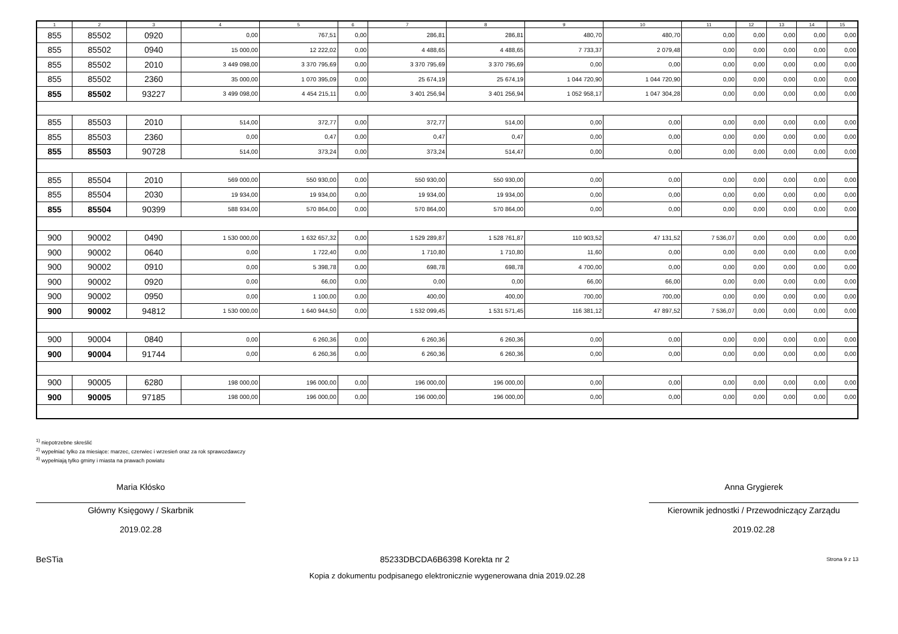| 1 | 2 | 3 | 4 | 5 | 6 | 7 | 8 | 9 | 10 | 11 | 12 | 13 | 14 | 15 |
| --- | --- | --- | --- | --- | --- | --- | --- | --- | --- | --- | --- | --- | --- | --- |
| 855 | 85502 | 0920 | 0,00 | 767,51 | 0,00 | 286,81 | 286,81 | 480,70 | 480,70 | 0,00 | 0,00 | 0,00 | 0,00 | 0,00 |
| 855 | 85502 | 0940 | 15 000,00 | 12 222,02 | 0,00 | 4 488,65 | 4 488,65 | 7 733,37 | 2 079,48 | 0,00 | 0,00 | 0,00 | 0,00 | 0,00 |
| 855 | 85502 | 2010 | 3 449 098,00 | 3 370 795,69 | 0,00 | 3 370 795,69 | 3 370 795,69 | 0,00 | 0,00 | 0,00 | 0,00 | 0,00 | 0,00 | 0,00 |
| 855 | 85502 | 2360 | 35 000,00 | 1 070 395,09 | 0,00 | 25 674,19 | 25 674,19 | 1 044 720,90 | 1 044 720,90 | 0,00 | 0,00 | 0,00 | 0,00 | 0,00 |
| 855 | 85502 | 93227 | 3 499 098,00 | 4 454 215,11 | 0,00 | 3 401 256,94 | 3 401 256,94 | 1 052 958,17 | 1 047 304,28 | 0,00 | 0,00 | 0,00 | 0,00 | 0,00 |
| 855 | 85503 | 2010 | 514,00 | 372,77 | 0,00 | 372,77 | 514,00 | 0,00 | 0,00 | 0,00 | 0,00 | 0,00 | 0,00 | 0,00 |
| 855 | 85503 | 2360 | 0,00 | 0,47 | 0,00 | 0,47 | 0,47 | 0,00 | 0,00 | 0,00 | 0,00 | 0,00 | 0,00 | 0,00 |
| 855 | 85503 | 90728 | 514,00 | 373,24 | 0,00 | 373,24 | 514,47 | 0,00 | 0,00 | 0,00 | 0,00 | 0,00 | 0,00 | 0,00 |
| 855 | 85504 | 2010 | 569 000,00 | 550 930,00 | 0,00 | 550 930,00 | 550 930,00 | 0,00 | 0,00 | 0,00 | 0,00 | 0,00 | 0,00 | 0,00 |
| 855 | 85504 | 2030 | 19 934,00 | 19 934,00 | 0,00 | 19 934,00 | 19 934,00 | 0,00 | 0,00 | 0,00 | 0,00 | 0,00 | 0,00 | 0,00 |
| 855 | 85504 | 90399 | 588 934,00 | 570 864,00 | 0,00 | 570 864,00 | 570 864,00 | 0,00 | 0,00 | 0,00 | 0,00 | 0,00 | 0,00 | 0,00 |
| 900 | 90002 | 0490 | 1 530 000,00 | 1 632 657,32 | 0,00 | 1 529 289,87 | 1 528 761,87 | 110 903,52 | 47 131,52 | 7 536,07 | 0,00 | 0,00 | 0,00 | 0,00 |
| 900 | 90002 | 0640 | 0,00 | 1 722,40 | 0,00 | 1 710,80 | 1 710,80 | 11,60 | 0,00 | 0,00 | 0,00 | 0,00 | 0,00 | 0,00 |
| 900 | 90002 | 0910 | 0,00 | 5 398,78 | 0,00 | 698,78 | 698,78 | 4 700,00 | 0,00 | 0,00 | 0,00 | 0,00 | 0,00 | 0,00 |
| 900 | 90002 | 0920 | 0,00 | 66,00 | 0,00 | 0,00 | 0,00 | 66,00 | 66,00 | 0,00 | 0,00 | 0,00 | 0,00 | 0,00 |
| 900 | 90002 | 0950 | 0,00 | 1 100,00 | 0,00 | 400,00 | 400,00 | 700,00 | 700,00 | 0,00 | 0,00 | 0,00 | 0,00 | 0,00 |
| 900 | 90002 | 94812 | 1 530 000,00 | 1 640 944,50 | 0,00 | 1 532 099,45 | 1 531 571,45 | 116 381,12 | 47 897,52 | 7 536,07 | 0,00 | 0,00 | 0,00 | 0,00 |
| 900 | 90004 | 0840 | 0,00 | 6 260,36 | 0,00 | 6 260,36 | 6 260,36 | 0,00 | 0,00 | 0,00 | 0,00 | 0,00 | 0,00 | 0,00 |
| 900 | 90004 | 91744 | 0,00 | 6 260,36 | 0,00 | 6 260,36 | 6 260,36 | 0,00 | 0,00 | 0,00 | 0,00 | 0,00 | 0,00 | 0,00 |
| 900 | 90005 | 6280 | 198 000,00 | 196 000,00 | 0,00 | 196 000,00 | 196 000,00 | 0,00 | 0,00 | 0,00 | 0,00 | 0,00 | 0,00 | 0,00 |
| 900 | 90005 | 97185 | 198 000,00 | 196 000,00 | 0,00 | 196 000,00 | 196 000,00 | 0,00 | 0,00 | 0,00 | 0,00 | 0,00 | 0,00 | 0,00 |
<sup>1)</sup> niepotrzebne skreślić
<sup>2)</sup> wypełniać tylko za miesiące: marzec, czerwiec i wrzesień oraz za rok sprawozdawczy
<sup>3)</sup> wypełniają tylko gminy i miasta na prawach powiatu
Maria Kłósko
Główny Księgowy / Skarbnik
2019.02.28
Anna Grygierek
Kierownik jednostki / Przewodniczący Zarządu
2019.02.28
BeSTia 85233DBCDA6B6398 Korekta nr 2 Strona 9 z 13
Kopia z dokumentu podpisanego elektronicznie wygenerowana dnia 2019.02.28